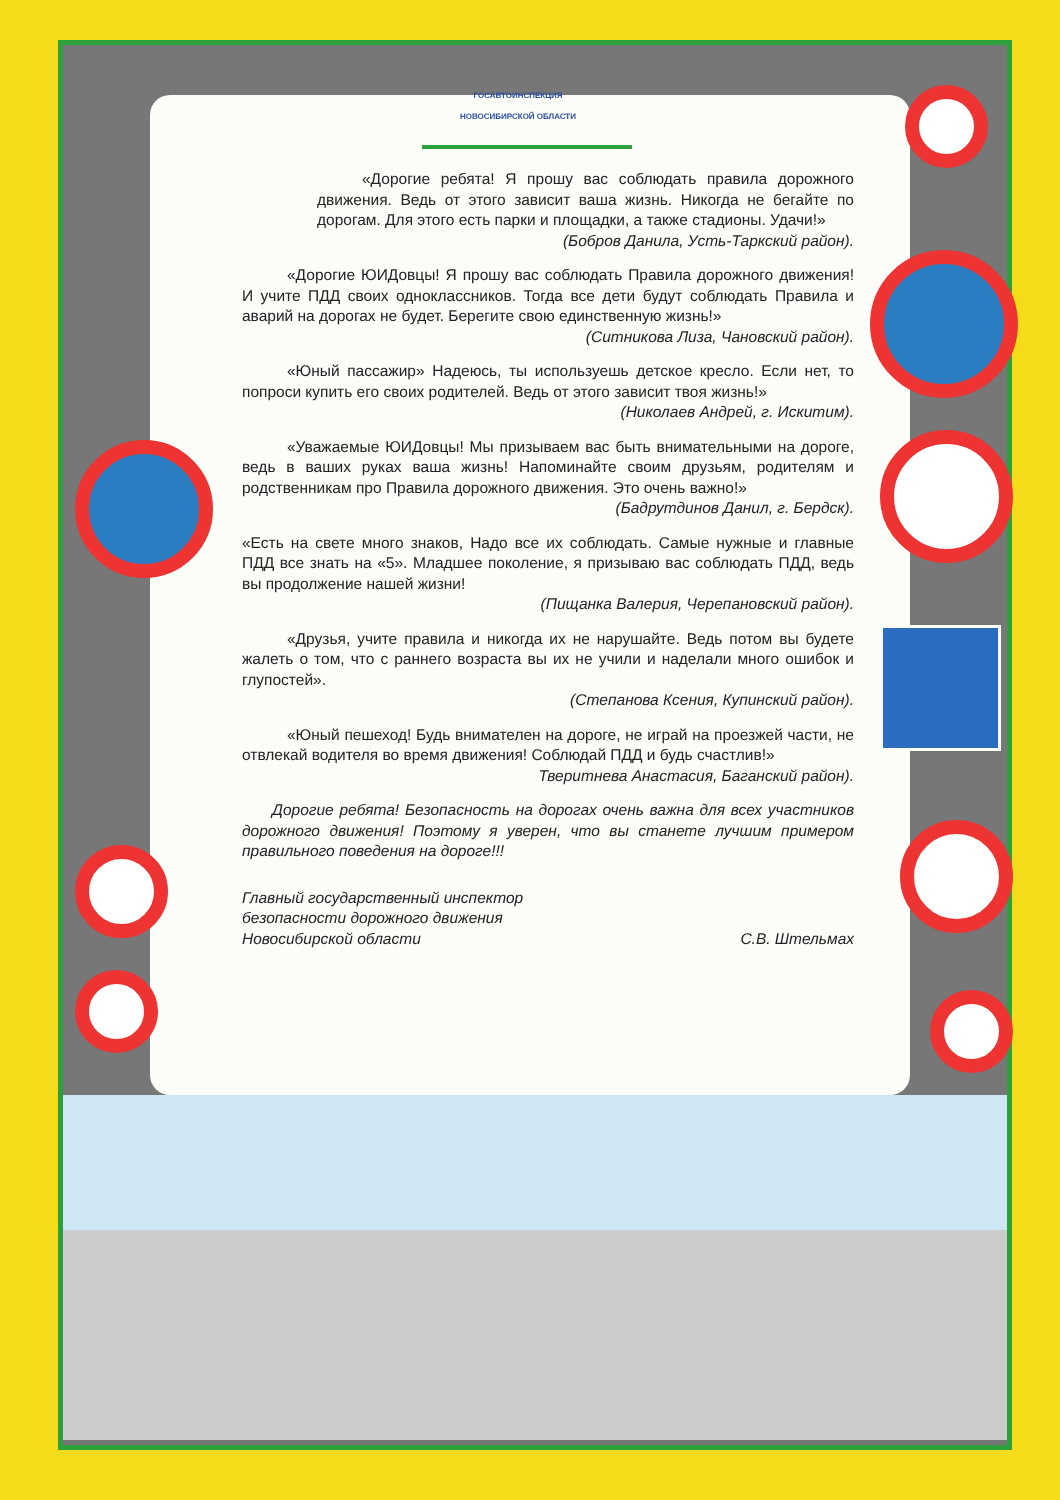ГОСАВТОИНСПЕКЦИЯ
НОВОСИБИРСКОЙ ОБЛАСТИ
«Дорогие ребята! Я прошу вас соблюдать правила дорожного движения. Ведь от этого зависит ваша жизнь. Никогда не бегайте по дорогам. Для этого есть парки и площадки, а также стадионы. Удачи!»
(Бобров Данила, Усть-Таркский район).
«Дорогие ЮИДовцы! Я прошу вас соблюдать Правила дорожного движения! И учите ПДД своих одноклассников. Тогда все дети будут соблюдать Правила и аварий на дорогах не будет. Берегите свою единственную жизнь!»
(Ситникова Лиза, Чановский район).
«Юный пассажир» Надеюсь, ты используешь детское кресло. Если нет, то попроси купить его своих родителей. Ведь от этого зависит твоя жизнь!»
(Николаев Андрей, г. Искитим).
«Уважаемые ЮИДовцы! Мы призываем вас быть внимательными на дороге, ведь в ваших руках ваша жизнь! Напоминайте своим друзьям, родителям и родственникам про Правила дорожного движения. Это очень важно!»
(Бадрутдинов Данил, г. Бердск).
«Есть на свете много знаков, Надо все их соблюдать. Самые нужные и главные ПДД все знать на «5». Младшее поколение, я призываю вас соблюдать ПДД, ведь вы продолжение нашей жизни!
(Пищанка Валерия, Черепановский район).
«Друзья, учите правила и никогда их не нарушайте. Ведь потом вы будете жалеть о том, что с раннего возраста вы их не учили и наделали много ошибок и глупостей».
(Степанова Ксения, Купинский район).
«Юный пешеход! Будь внимателен на дороге, не играй на проезжей части, не отвлекай водителя во время движения! Соблюдай ПДД и будь счастлив!»
Тверитнева Анастасия, Баганский район).
Дорогие ребята! Безопасность на дорогах очень важна для всех участников дорожного движения! Поэтому я уверен, что вы станете лучшим примером правильного поведения на дороге!!!
Главный государственный инспектор
безопасности дорожного движения
Новосибирской области
С.В. Штельмах